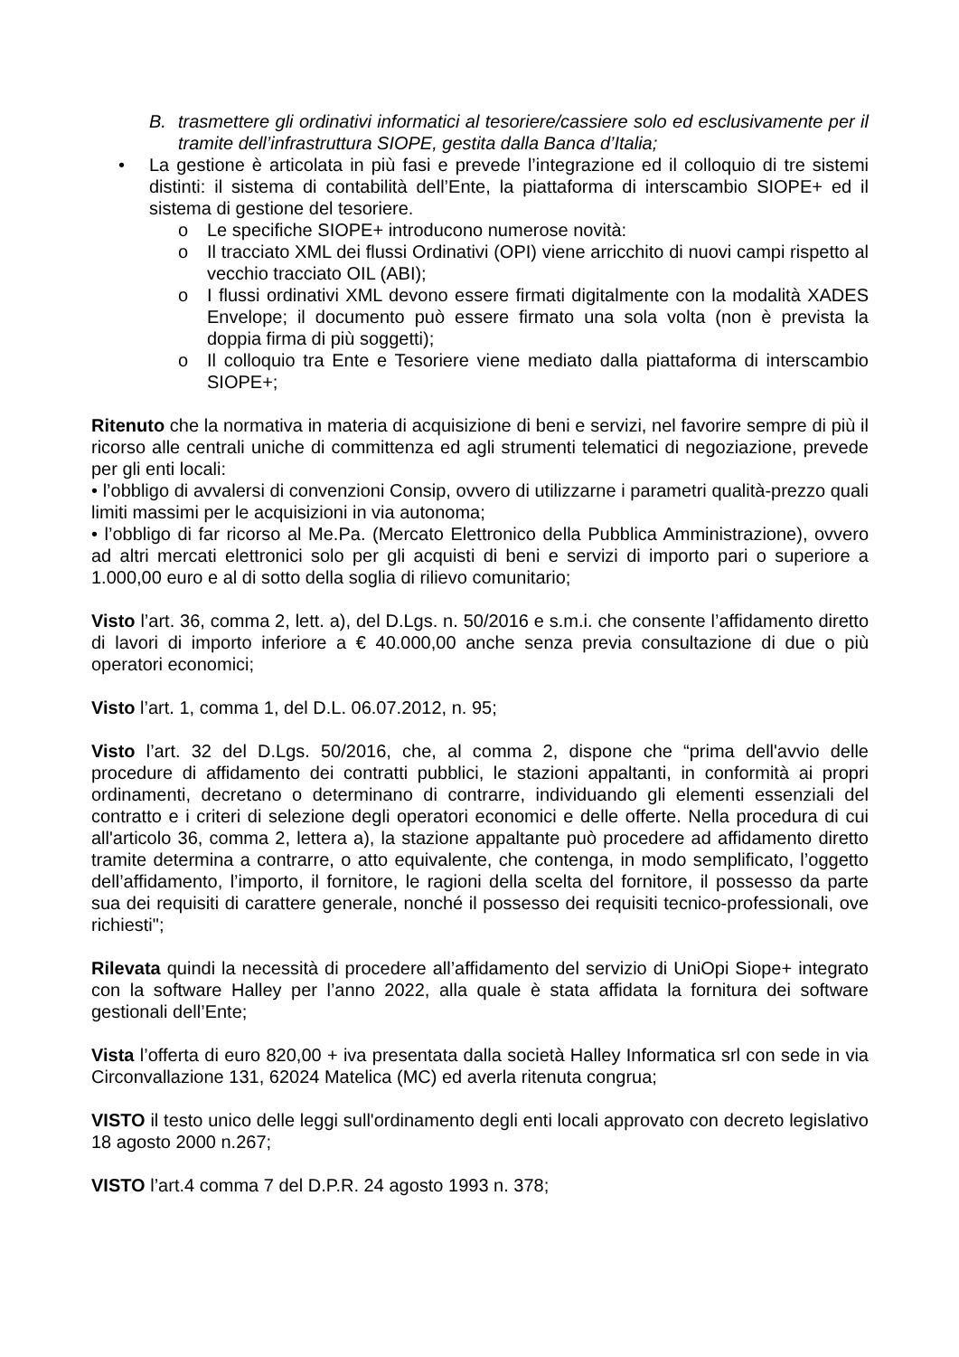B. trasmettere gli ordinativi informatici al tesoriere/cassiere solo ed esclusivamente per il tramite dell’infrastruttura SIOPE, gestita dalla Banca d’Italia;
• La gestione è articolata in più fasi e prevede l’integrazione ed il colloquio di tre sistemi distinti: il sistema di contabilità dell’Ente, la piattaforma di interscambio SIOPE+ ed il sistema di gestione del tesoriere.
o Le specifiche SIOPE+ introducono numerose novità:
o Il tracciato XML dei flussi Ordinativi (OPI) viene arricchito di nuovi campi rispetto al vecchio tracciato OIL (ABI);
o I flussi ordinativi XML devono essere firmati digitalmente con la modalità XADES Envelope; il documento può essere firmato una sola volta (non è prevista la doppia firma di più soggetti);
o Il colloquio tra Ente e Tesoriere viene mediato dalla piattaforma di interscambio SIOPE+;
Ritenuto che la normativa in materia di acquisizione di beni e servizi, nel favorire sempre di più il ricorso alle centrali uniche di committenza ed agli strumenti telematici di negoziazione, prevede per gli enti locali:
• l’obbligo di avvalersi di convenzioni Consip, ovvero di utilizzarne i parametri qualità-prezzo quali limiti massimi per le acquisizioni in via autonoma;
• l’obbligo di far ricorso al Me.Pa. (Mercato Elettronico della Pubblica Amministrazione), ovvero ad altri mercati elettronici solo per gli acquisti di beni e servizi di importo pari o superiore a 1.000,00 euro e al di sotto della soglia di rilievo comunitario;
Visto l’art. 36, comma 2, lett. a), del D.Lgs. n. 50/2016 e s.m.i. che consente l’affidamento diretto di lavori di importo inferiore a € 40.000,00 anche senza previa consultazione di due o più operatori economici;
Visto l’art. 1, comma 1, del D.L. 06.07.2012, n. 95;
Visto l’art. 32 del D.Lgs. 50/2016, che, al comma 2, dispone che “prima dell'avvio delle procedure di affidamento dei contratti pubblici, le stazioni appaltanti, in conformità ai propri ordinamenti, decretano o determinano di contrarre, individuando gli elementi essenziali del contratto e i criteri di selezione degli operatori economici e delle offerte. Nella procedura di cui all'articolo 36, comma 2, lettera a), la stazione appaltante può procedere ad affidamento diretto tramite determina a contrarre, o atto equivalente, che contenga, in modo semplificato, l’oggetto dell’affidamento, l’importo, il fornitore, le ragioni della scelta del fornitore, il possesso da parte sua dei requisiti di carattere generale, nonché il possesso dei requisiti tecnico-professionali, ove richiesti";
Rilevata quindi la necessità di procedere all’affidamento del servizio di UniOpi Siope+ integrato con la software Halley per l’anno 2022, alla quale è stata affidata la fornitura dei software gestionali dell’Ente;
Vista l’offerta di euro 820,00 + iva presentata dalla società Halley Informatica srl con sede in via Circonvallazione 131, 62024 Matelica (MC) ed averla ritenuta congrua;
VISTO il testo unico delle leggi sull'ordinamento degli enti locali approvato con decreto legislativo 18 agosto 2000 n.267;
VISTO l’art.4 comma 7 del D.P.R. 24 agosto 1993 n. 378;